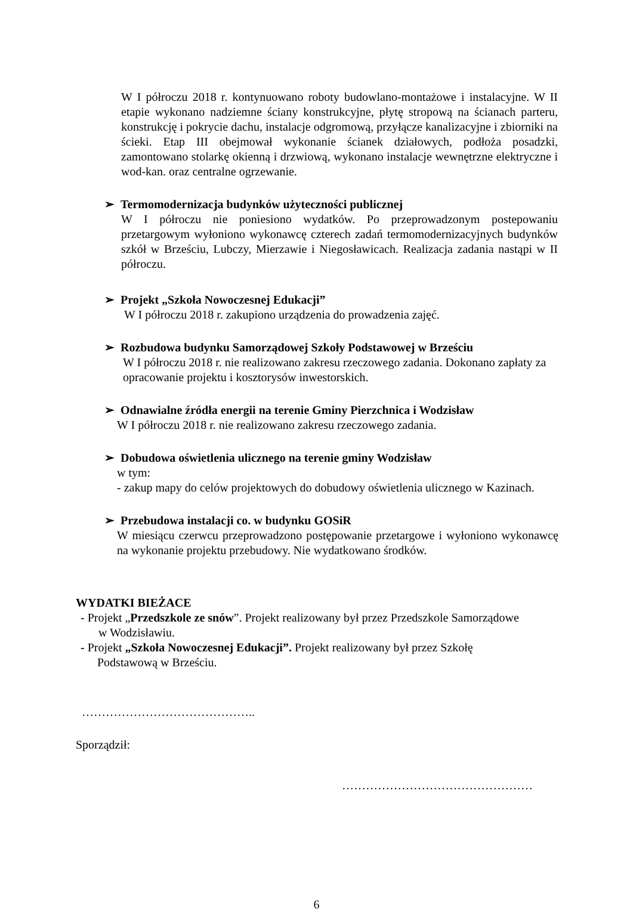W I półroczu 2018 r. kontynuowano roboty budowlano-montażowe i instalacyjne. W II etapie wykonano nadziemne ściany konstrukcyjne, płytę stropową na ścianach parteru, konstrukcję i pokrycie dachu, instalacje odgromową, przyłącze kanalizacyjne i zbiorniki na ścieki. Etap III obejmował wykonanie ścianek działowych, podłoża posadzki, zamontowano stolarkę okienną i drzwiową, wykonano instalacje wewnętrzne elektryczne i wod-kan. oraz centralne ogrzewanie.
➢ Termomodernizacja budynków użyteczności publicznej
W I półroczu nie poniesiono wydatków. Po przeprowadzonym postepowaniu przetargowym wyłoniono wykonawcę czterech zadań termomodernizacyjnych budynków szkół w Brześciu, Lubczy, Mierzawie i Niegosławicach. Realizacja zadania nastąpi w II półroczu.
➢ Projekt „Szkoła Nowoczesnej Edukacji”
W I półroczu 2018 r. zakupiono urządzenia do prowadzenia zajęć.
➢ Rozbudowa budynku Samorządowej Szkoły Podstawowej w Brześciu
W I półroczu 2018 r. nie realizowano zakresu rzeczowego zadania. Dokonano zapłaty za opracowanie projektu i kosztorysów inwestorskich.
➢ Odnawialne źródła energii na terenie Gminy Pierzchnica i Wodzisław
W I półroczu 2018 r. nie realizowano zakresu rzeczowego zadania.
➢ Dobudowa oświetlenia ulicznego na terenie gminy Wodzisław
w tym:
- zakup mapy do celów projektowych do dobudowy oświetlenia ulicznego w Kazinach.
➢ Przebudowa instalacji co. w budynku GOSiR
W miesiącu czerwcu przeprowadzono postępowanie przetargowe i wyłoniono wykonawcę na wykonanie projektu przebudowy. Nie wydatkowano środków.
WYDATKI BIEŻACE
- Projekt „Przedszkole ze snów”. Projekt realizowany był przez Przedszkole Samorządowe
w Wodzisławiu.
- Projekt „Szkoła Nowoczesnej Edukacji”. Projekt realizowany był przez Szkołę
Podstawową w Brześciu.
……………………………………..
Sporządził:
…………………………………………
6